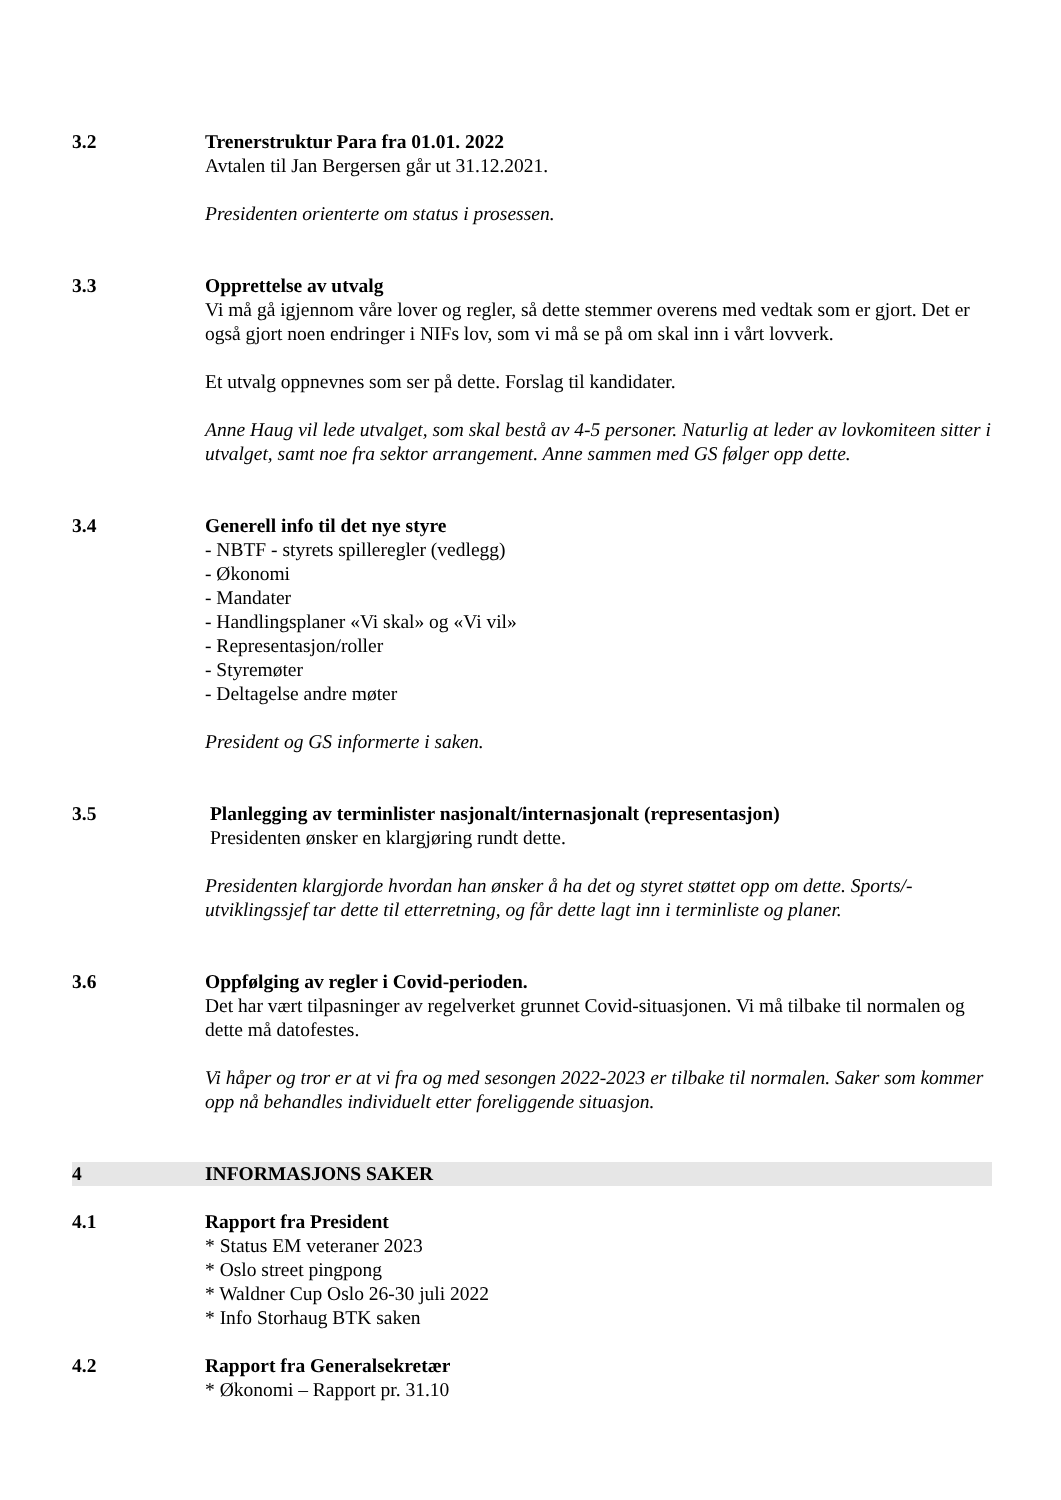3.2 Trenerstruktur Para fra 01.01. 2022
Avtalen til Jan Bergersen går ut 31.12.2021.
Presidenten orienterte om status i prosessen.
3.3 Opprettelse av utvalg
Vi må gå igjennom våre lover og regler, så dette stemmer overens med vedtak som er gjort. Det er også gjort noen endringer i NIFs lov, som vi må se på om skal inn i vårt lovverk.
Et utvalg oppnevnes som ser på dette. Forslag til kandidater.
Anne Haug vil lede utvalget, som skal bestå av 4-5 personer. Naturlig at leder av lovkomiteen sitter i utvalget, samt noe fra sektor arrangement. Anne sammen med GS følger opp dette.
3.4 Generell info til det nye styre
- NBTF - styrets spilleregler (vedlegg)
- Økonomi
- Mandater
- Handlingsplaner «Vi skal» og «Vi vil»
- Representasjon/roller
- Styremøter
- Deltagelse andre møter
President og GS informerte i saken.
3.5 Planlegging av terminlister nasjonalt/internasjonalt (representasjon)
Presidenten ønsker en klargjøring rundt dette.
Presidenten klargjorde hvordan han ønsker å ha det og styret støttet opp om dette. Sports/-utviklingssjef tar dette til etterretning, og får dette lagt inn i terminliste og planer.
3.6 Oppfølging av regler i Covid-perioden.
Det har vært tilpasninger av regelverket grunnet Covid-situasjonen. Vi må tilbake til normalen og dette må datofestes.
Vi håper og tror er at vi fra og med sesongen 2022-2023 er tilbake til normalen. Saker som kommer opp nå behandles individuelt etter foreliggende situasjon.
4 INFORMASJONS SAKER
4.1 Rapport fra President
* Status EM veteraner 2023
* Oslo street pingpong
* Waldner Cup Oslo 26-30 juli 2022
* Info Storhaug BTK saken
4.2 Rapport fra Generalsekretær
* Økonomi – Rapport pr. 31.10